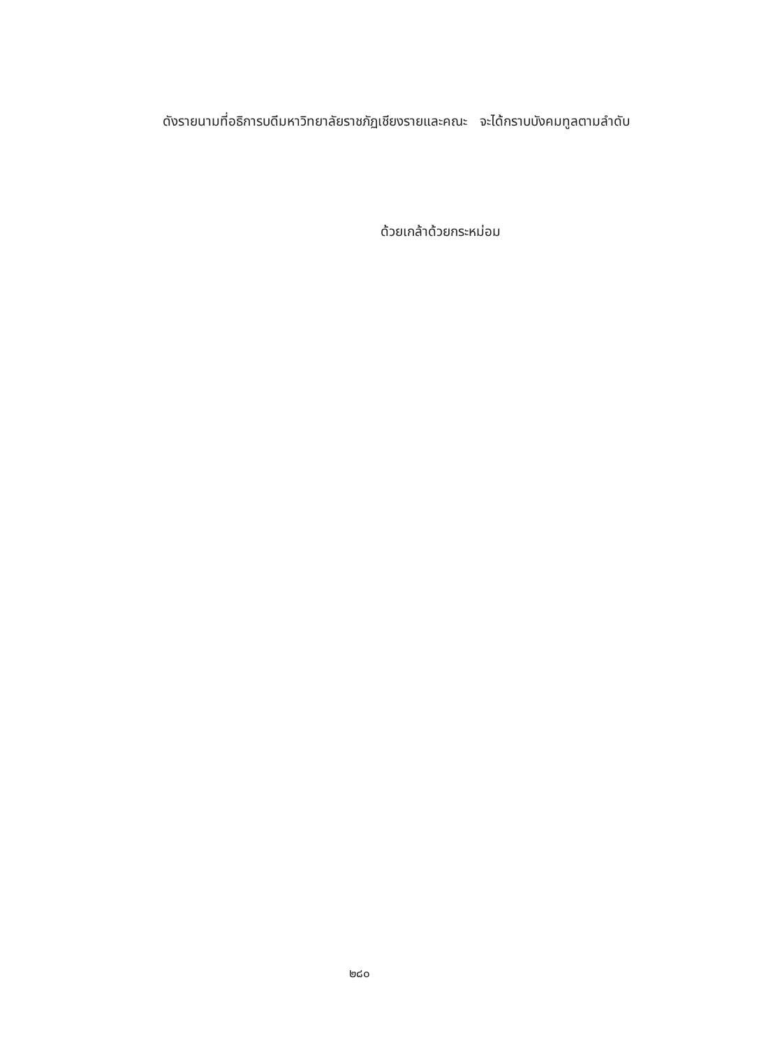ดังรายนามที่อธิการบดีมหาวิทยาลัยราชภัฏเชียงรายและคณะ จะได้กราบบังคมทูลตามลำดับ
ด้วยเกล้าด้วยกระหม่อม
๒๘๐